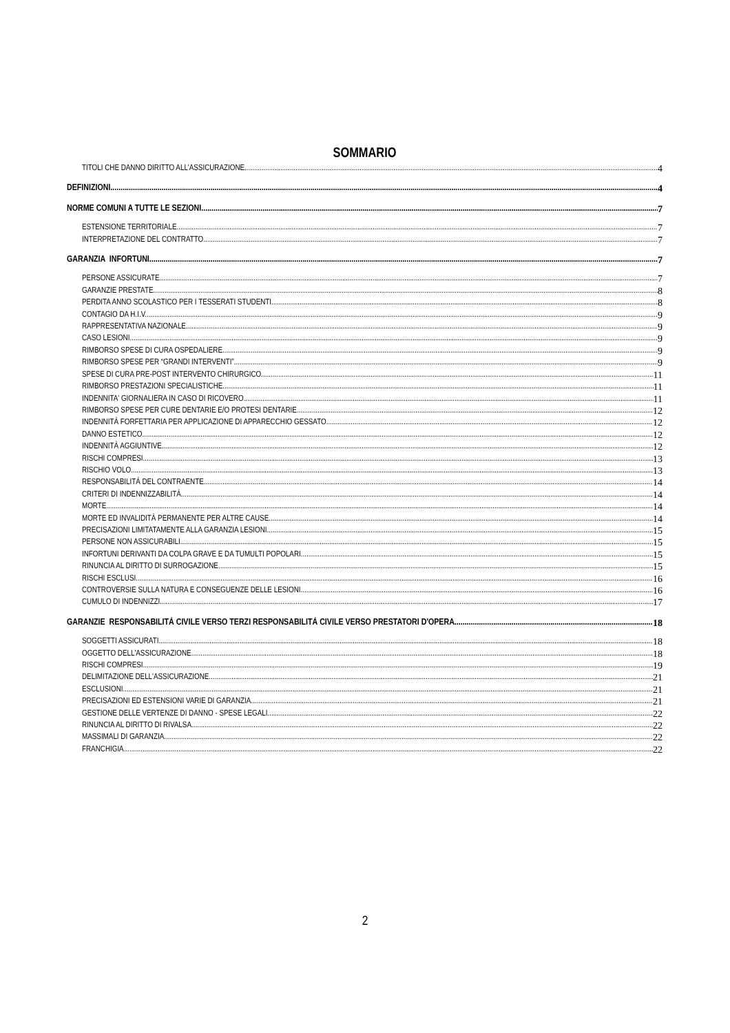SOMMARIO
TITOLI CHE DANNO DIRITTO ALL'ASSICURAZIONE 4
DEFINIZIONI 4
NORME COMUNI A TUTTE LE SEZIONI 7
ESTENSIONE TERRITORIALE 7
INTERPRETAZIONE DEL CONTRATTO 7
GARANZIA INFORTUNI 7
PERSONE ASSICURATE 7
GARANZIE PRESTATE 8
PERDITA ANNO SCOLASTICO PER I TESSERATI STUDENTI. 8
CONTAGIO DA H.I.V. 9
RAPPRESENTATIVA NAZIONALE 9
CASO LESIONI 9
RIMBORSO SPESE DI CURA OSPEDALIERE 9
RIMBORSO SPESE PER “GRANDI INTERVENTI” 9
SPESE DI CURA PRE-POST INTERVENTO CHIRURGICO 11
RIMBORSO PRESTAZIONI SPECIALISTICHE 11
INDENNITA' GIORNALIERA IN CASO DI RICOVERO 11
RIMBORSO SPESE PER CURE DENTARIE E/O PROTESI DENTARIE 12
INDENNITÀ FORFETTARIA PER APPLICAZIONE DI APPARECCHIO GESSATO 12
DANNO ESTETICO 12
INDENNITÀ AGGIUNTIVE 12
RISCHI COMPRESI 13
RISCHIO VOLO 13
RESPONSABILITÀ DEL CONTRAENTE 14
CRITERI DI INDENNIZZABILITÀ 14
MORTE 14
MORTE ED INVALIDITÀ PERMANENTE PER ALTRE CAUSE 14
PRECISAZIONI LIMITATAMENTE ALLA GARANZIA LESIONI 15
PERSONE NON ASSICURABILI 15
INFORTUNI DERIVANTI DA COLPA GRAVE E DA TUMULTI POPOLARI 15
RINUNCIA AL DIRITTO DI SURROGAZIONE 15
RISCHI ESCLUSI 16
CONTROVERSIE SULLA NATURA E CONSEGUENZE DELLE LESIONI 16
CUMULO DI INDENNIZZI 17
GARANZIE RESPONSABILITÀ CIVILE VERSO TERZI RESPONSABILITÀ CIVILE VERSO PRESTATORI D'OPERA 18
SOGGETTI ASSICURATI 18
OGGETTO DELL'ASSICURAZIONE 18
RISCHI COMPRESI 19
DELIMITAZIONE DELL'ASSICURAZIONE 21
ESCLUSIONI 21
PRECISAZIONI ED ESTENSIONI VARIE DI GARANZIA 21
GESTIONE DELLE VERTENZE DI DANNO - SPESE LEGALI 22
RINUNCIA AL DIRITTO DI RIVALSA 22
MASSIMALI DI GARANZIA 22
FRANCHIGIA 22
2